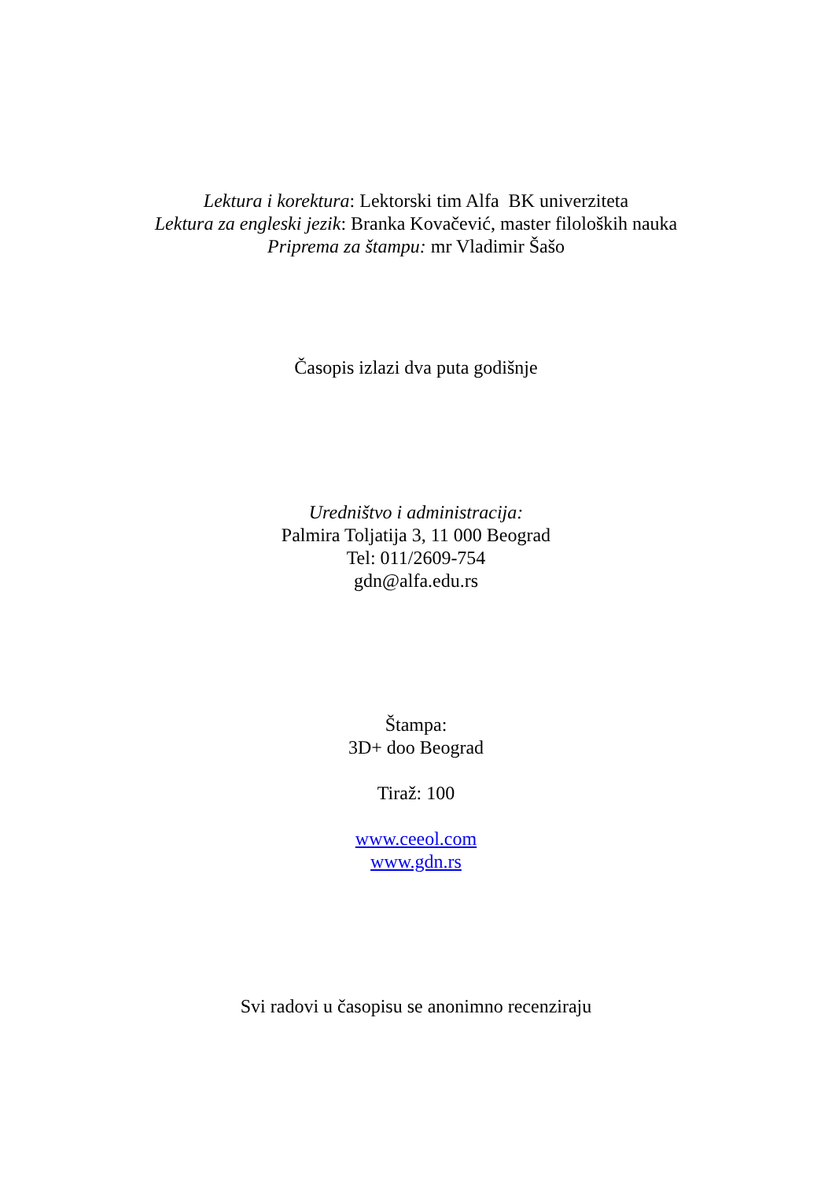Lektura i korektura: Lektorski tim Alfa BK univerziteta
Lektura za engleski jezik: Branka Kovačević, master filoloških nauka
Priprema za štampu: mr Vladimir Šašo
Časopis izlazi dva puta godišnje
Uredništvo i administracija:
Palmira Toljatija 3, 11 000 Beograd
Tel: 011/2609-754
gdn@alfa.edu.rs
Štampa:
3D+ doo Beograd
Tiraž: 100
www.ceeol.com
www.gdn.rs
Svi radovi u časopisu se anonimno recenziraju